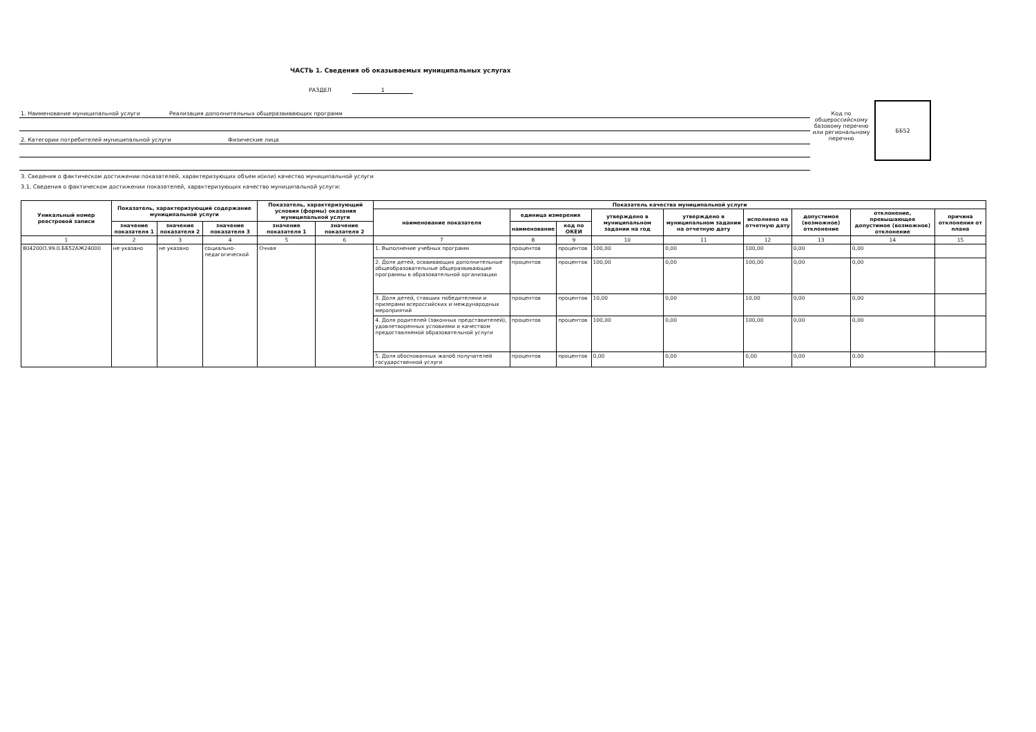ЧАСТЬ 1. Сведения об оказываемых муниципальных услугах
РАЗДЕЛ 1
1. Наименование муниципальной услуги Реализация дополнительных общеразвивающих программ
2. Категории потребителей муниципальной услуги Физические лица
Код по общероссийскому базовому перечню или региональному перечню
ББ52
3. Сведения о фактическом достижении показателей, характеризующих объем и(или) качество муниципальной услуги
3.1. Сведения о фактическом достижении показателей, характеризующих качество муниципальной услуги:
| Уникальный номер реестровой записи | Показатель, характеризующий содержание муниципальной услуги | | | Показатель, характеризующий условия (формы) оказания муниципальной услуги | | Показатель качества муниципальной услуги | | | | | | | | |
| --- | --- | --- | --- | --- | --- | --- | --- | --- | --- | --- | --- | --- | --- | --- |
| | | | | | | наименование показателя | единица измерения | | утверждено в муниципальном задании на год | утверждено в муниципальном задании на отчетную дату | исполнено на отчетную дату | допустимое (возможное) отклонение | отклонение, превышающее допустимое (возможное) отклонение | причина отклонения от плана |
| | значение показателя 1 | значение показателя 2 | значение показателя 3 | значение показателя 1 | значение показателя 2 | | наименование | код по ОКЕИ | | | | | | |
| 1 | 2 | 3 | 4 | 5 | 6 | 7 | 8 | 9 | 10 | 11 | 12 | 13 | 14 | 15 |
| 804200О.99.0.ББ52АЖ24000 | не указано | не указано | социально-педагогической | Очная | | 1. Выполнение учебных программ | процентов | процентов | 100,00 | 0,00 | 100,00 | 0,00 | 0,00 | |
| | | | | | | 2. Доля детей, осваивающих дополнительные общеобразовательные общеразвивающие программы в образовательной организации | процентов | процентов | 100,00 | 0,00 | 100,00 | 0,00 | 0,00 | |
| | | | | | | 3. Доля детей, ставших победителями и призерами всероссийских и международных мероприятий | процентов | процентов | 10,00 | 0,00 | 10,00 | 0,00 | 0,00 | |
| | | | | | | 4. Доля родителей (законных представителей), удовлетворенных условиями и качеством предоставляемой образовательной услуги | процентов | процентов | 100,00 | 0,00 | 100,00 | 0,00 | 0,00 | |
| | | | | | | 5. Доля обоснованных жалоб получателей государственной услуги | процентов | процентов | 0,00 | 0,00 | 0,00 | 0,00 | 0,00 | |